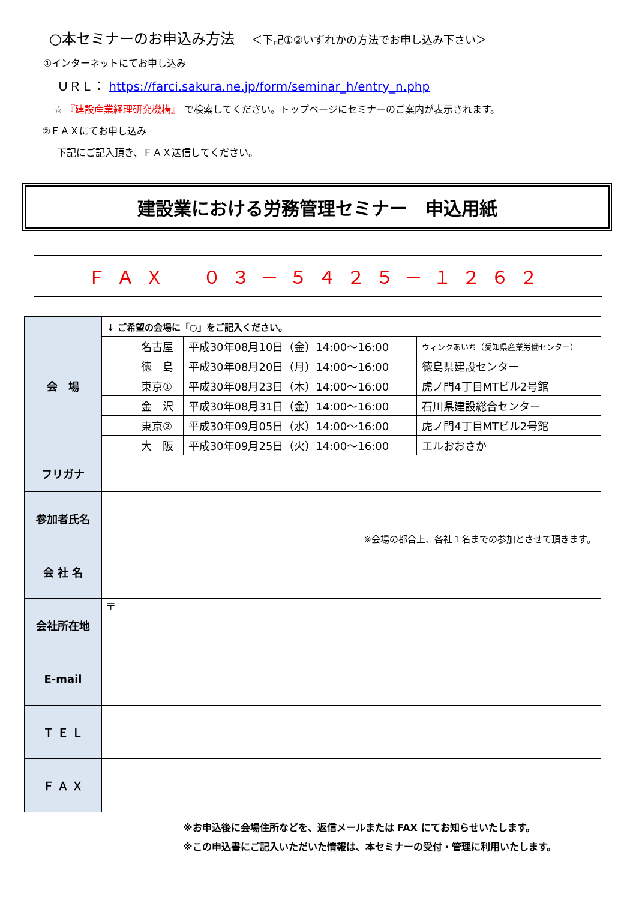○本セミナーのお申込み方法 ＜下記①②いずれかの方法でお申し込み下さい＞
①インターネットにてお申し込み
ＵＲＬ： https://farci.sakura.ne.jp/form/seminar_h/entry_n.php
☆ 『建設産業経理研究機構』 で検索してください。トップページにセミナーのご案内が表示されます。
②ＦＡＸにてお申し込み
下記にご記入頂き、ＦＡＸ送信してください。
建設業における労務管理セミナー　申込用紙
ＦＡＸ　０３－５４２５－１２６２
| 会 場 | ↓ ご希望の会場に「○」をご記入ください。 | | | |
| | | 名古屋 | 平成30年08月10日（金）14:00～16:00 | ウィンクあいち（愛知県産業労働センター） |
| | | 徳 島 | 平成30年08月20日（月）14:00～16:00 | 徳島県建設センター |
| | | 東京① | 平成30年08月23日（木）14:00～16:00 | 虎ノ門4丁目MTビル2号館 |
| | | 金 沢 | 平成30年08月31日（金）14:00～16:00 | 石川県建設総合センター |
| | | 東京② | 平成30年09月05日（水）14:00～16:00 | 虎ノ門4丁目MTビル2号館 |
| | | 大 阪 | 平成30年09月25日（火）14:00～16:00 | エルおおさか |
| フリガナ | | | | |
| 参加者氏名 | ※会場の都合上、各社１名までの参加とさせて頂きます。 | | | |
| 会 社 名 | | | | |
| 会社所在地 | 〒 | | | |
| E-mail | | | | |
| Ｔ Ｅ Ｌ | | | | |
| Ｆ Ａ Ｘ | | | | |
※お申込後に会場住所などを、返信メールまたは FAX にてお知らせいたします。
※この申込書にご記入いただいた情報は、本セミナーの受付・管理に利用いたします。